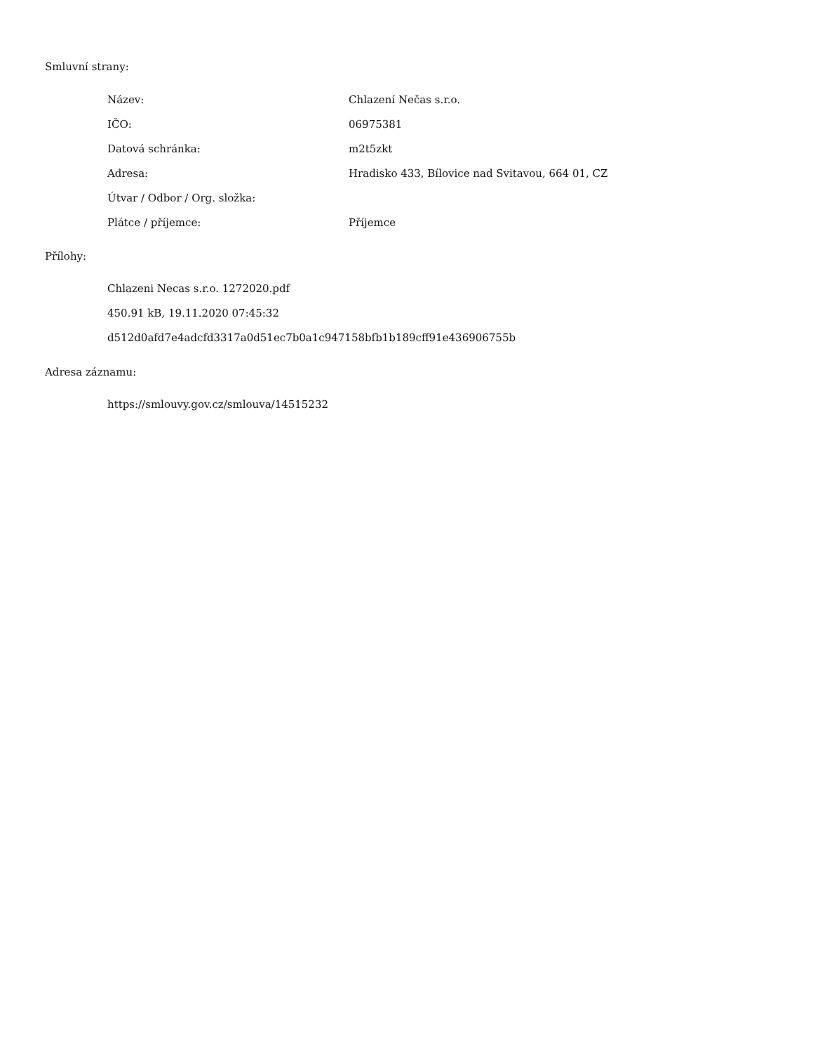Smluvní strany:
| Název: | Chlazení Nečas s.r.o. |
| IČO: | 06975381 |
| Datová schránka: | m2t5zkt |
| Adresa: | Hradisko 433, Bílovice nad Svitavou, 664 01, CZ |
| Útvar / Odbor / Org. složka: | |
| Plátce / příjemce: | Příjemce |
Přílohy:
Chlazeni Necas s.r.o. 1272020.pdf
450.91 kB, 19.11.2020 07:45:32
d512d0afd7e4adcfd3317a0d51ec7b0a1c947158bfb1b189cff91e436906755b
Adresa záznamu:
https://smlouvy.gov.cz/smlouva/14515232